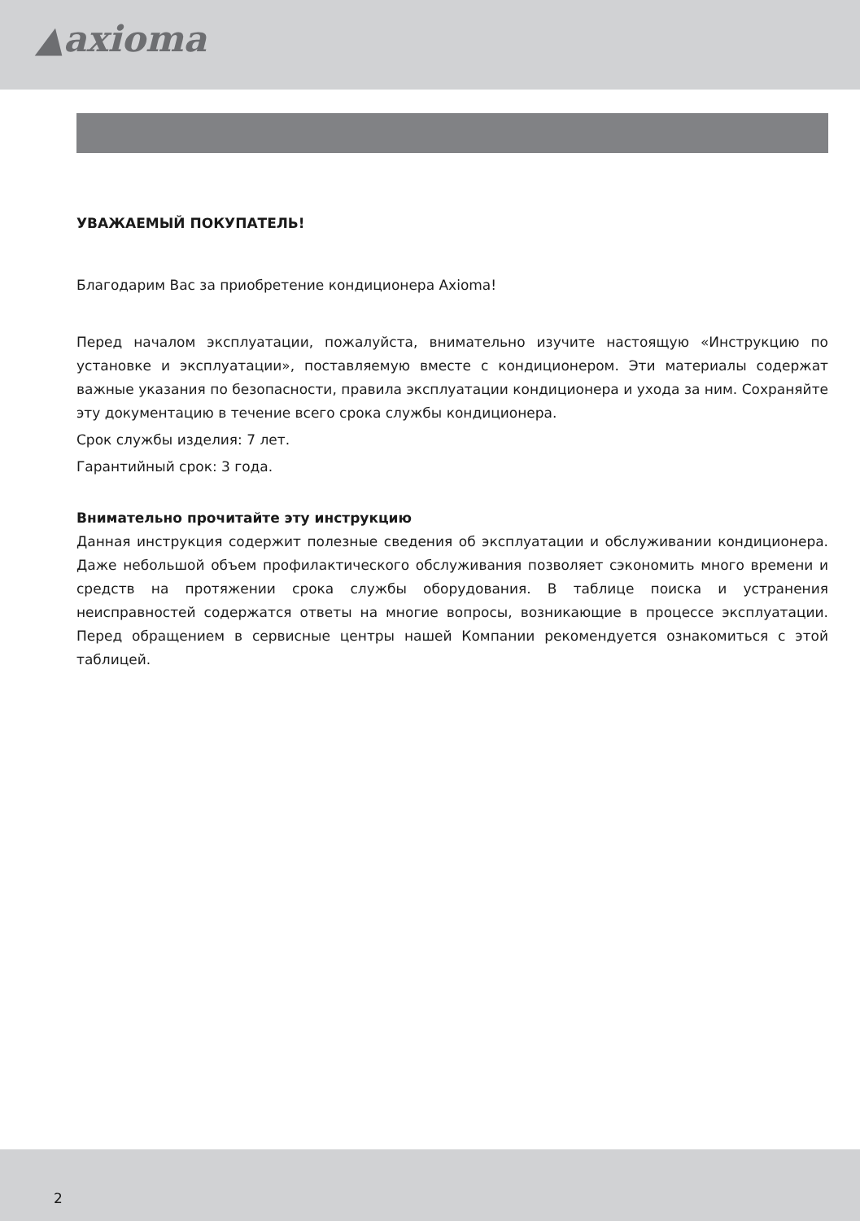▲axioma
УВАЖАЕМЫЙ ПОКУПАТЕЛЬ!
Благодарим Вас за приобретение кондиционера Axioma!
Перед началом эксплуатации, пожалуйста, внимательно изучите настоящую «Инструкцию по установке и эксплуатации», поставляемую вместе с кондиционером. Эти материалы содержат важные указания по безопасности, правила эксплуатации кондиционера и ухода за ним. Сохраняйте эту документацию в течение всего срока службы кондиционера.
Срок службы изделия: 7 лет.
Гарантийный срок: 3 года.
Внимательно прочитайте эту инструкцию
Данная инструкция содержит полезные сведения об эксплуатации и обслуживании кондиционера. Даже небольшой объем профилактического обслуживания позволяет сэкономить много времени и средств на протяжении срока службы оборудования. В таблице поиска и устранения неисправностей содержатся ответы на многие вопросы, возникающие в процессе эксплуатации. Перед обращением в сервисные центры нашей Компании рекомендуется ознакомиться с этой таблицей.
2